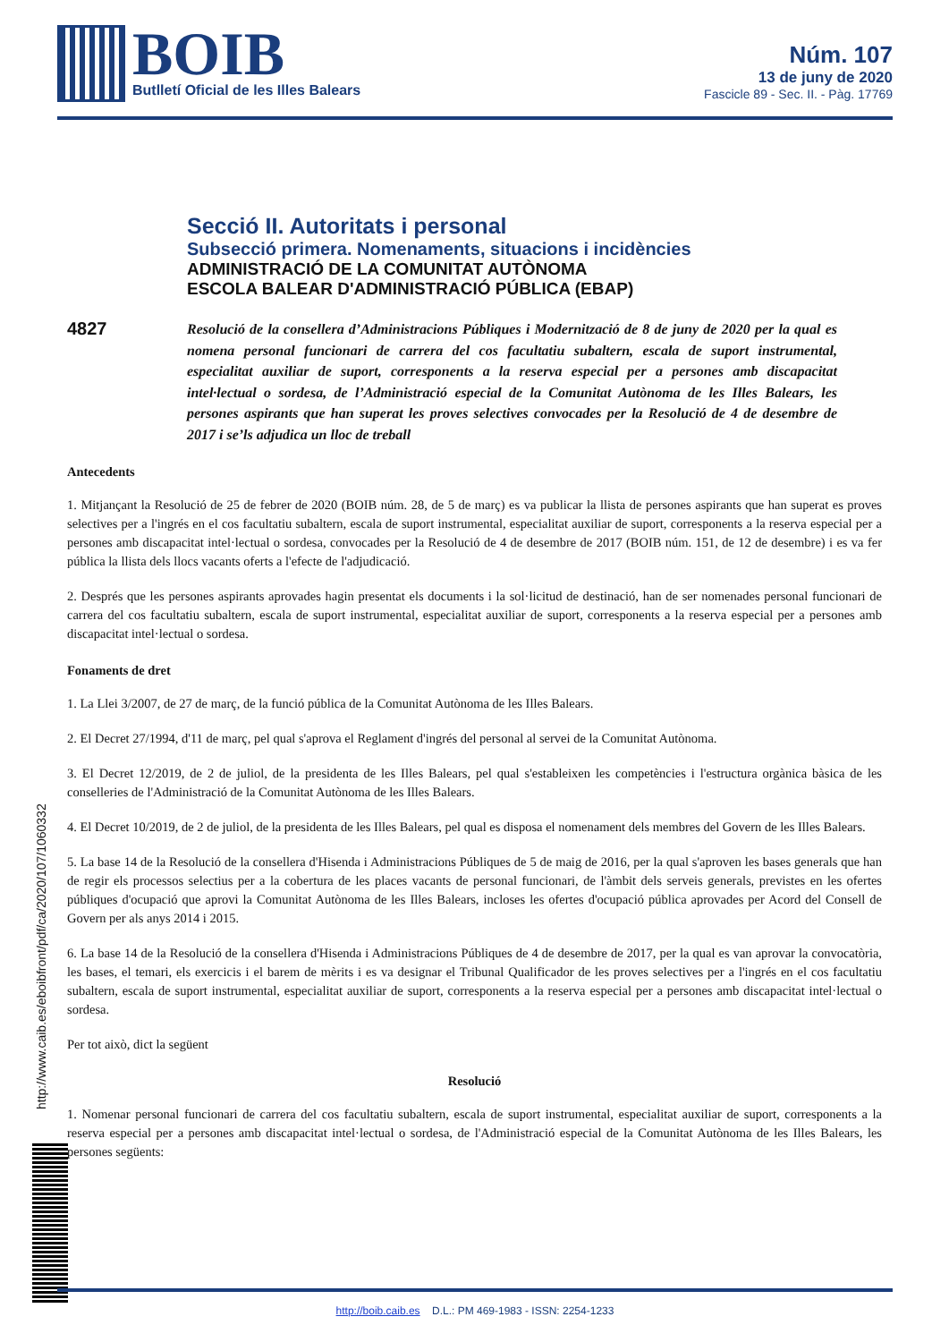BOIB
Butlletí Oficial de les Illes Balears
Núm. 107
13 de juny de 2020
Fascicle 89 - Sec. II. - Pàg. 17769
Secció II. Autoritats i personal
Subsecció primera. Nomenaments, situacions i incidències
ADMINISTRACIÓ DE LA COMUNITAT AUTÒNOMA
ESCOLA BALEAR D'ADMINISTRACIÓ PÚBLICA (EBAP)
4827
Resolució de la consellera d’Administracions Públiques i Modernització de 8 de juny de 2020 per la qual es nomena personal funcionari de carrera del cos facultatiu subaltern, escala de suport instrumental, especialitat auxiliar de suport, corresponents a la reserva especial per a persones amb discapacitat intel·lectual o sordesa, de l’Administració especial de la Comunitat Autònoma de les Illes Balears, les persones aspirants que han superat les proves selectives convocades per la Resolució de 4 de desembre de 2017 i se’ls adjudica un lloc de treball
Antecedents
1. Mitjançant la Resolució de 25 de febrer de 2020 (BOIB núm. 28, de 5 de març) es va publicar la llista de persones aspirants que han superat es proves selectives per a l'ingrés en el cos facultatiu subaltern, escala de suport instrumental, especialitat auxiliar de suport, corresponents a la reserva especial per a persones amb discapacitat intel·lectual o sordesa, convocades per la Resolució de 4 de desembre de 2017 (BOIB núm. 151, de 12 de desembre) i es va fer pública la llista dels llocs vacants oferts a l'efecte de l'adjudicació.
2. Després que les persones aspirants aprovades hagin presentat els documents i la sol·licitud de destinació, han de ser nomenades personal funcionari de carrera del cos facultatiu subaltern, escala de suport instrumental, especialitat auxiliar de suport, corresponents a la reserva especial per a persones amb discapacitat intel·lectual o sordesa.
Fonaments de dret
1. La Llei 3/2007, de 27 de març, de la funció pública de la Comunitat Autònoma de les Illes Balears.
2. El Decret 27/1994, d'11 de març, pel qual s'aprova el Reglament d'ingrés del personal al servei de la Comunitat Autònoma.
3. El Decret 12/2019, de 2 de juliol, de la presidenta de les Illes Balears, pel qual s'estableixen les competències i l'estructura orgànica bàsica de les conselleries de l'Administració de la Comunitat Autònoma de les Illes Balears.
4. El Decret 10/2019, de 2 de juliol, de la presidenta de les Illes Balears, pel qual es disposa el nomenament dels membres del Govern de les Illes Balears.
5. La base 14 de la Resolució de la consellera d'Hisenda i Administracions Públiques de 5 de maig de 2016, per la qual s'aproven les bases generals que han de regir els processos selectius per a la cobertura de les places vacants de personal funcionari, de l'àmbit dels serveis generals, previstes en les ofertes públiques d'ocupació que aprovi la Comunitat Autònoma de les Illes Balears, incloses les ofertes d'ocupació pública aprovades per Acord del Consell de Govern per als anys 2014 i 2015.
6. La base 14 de la Resolució de la consellera d'Hisenda i Administracions Públiques de 4 de desembre de 2017, per la qual es van aprovar la convocatòria, les bases, el temari, els exercicis i el barem de mèrits i es va designar el Tribunal Qualificador de les proves selectives per a l'ingrés en el cos facultatiu subaltern, escala de suport instrumental, especialitat auxiliar de suport, corresponents a la reserva especial per a persones amb discapacitat intel·lectual o sordesa.
Per tot això, dict la següent
Resolució
1. Nomenar personal funcionari de carrera del cos facultatiu subaltern, escala de suport instrumental, especialitat auxiliar de suport, corresponents a la reserva especial per a persones amb discapacitat intel·lectual o sordesa, de l'Administració especial de la Comunitat Autònoma de les Illes Balears, les persones següents:
http://www.caib.es/eboibfront/pdf/ca/2020/107/1060332
http://boib.caib.es D.L.: PM 469-1983 - ISSN: 2254-1233